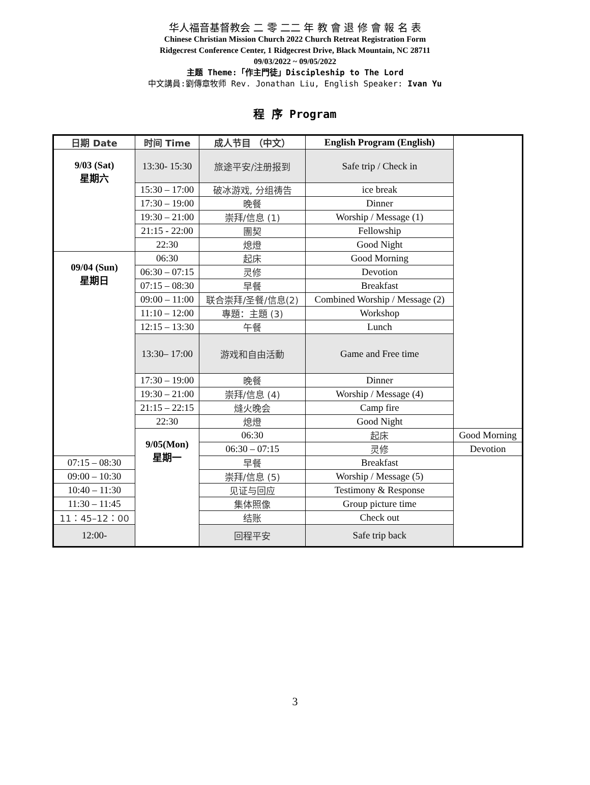华人福音基督教会 二 零 二二 年 教 會 退 修 會 報 名 表
Chinese Christian Mission Church 2022 Church Retreat Registration Form
Ridgecrest Conference Center, 1 Ridgecrest Drive, Black Mountain, NC 28711
09/03/2022 ~ 09/05/2022
主题 Theme:「作主門徒」Discipleship to The Lord
中文講員:劉傳章牧师 Rev. Jonathan Liu, English Speaker: Ivan Yu
程 序 Program
| 日期 Date | 时间 Time | 成人节目 （中文） | English Program (English) | |
| --- | --- | --- | --- | --- |
| 9/03 (Sat) 星期六 | 13:30- 15:30 | 旅途平安/注册报到 | Safe trip / Check in | |
| | 15:30 – 17:00 | 破冰游戏, 分组祷告 | ice break | |
| | 17:30 – 19:00 | 晚餐 | Dinner | |
| | 19:30 – 21:00 | 崇拜/信息 (1) | Worship / Message (1) | |
| | 21:15 - 22:00 | 團契 | Fellowship | |
| | 22:30 | 熄燈 | Good Night | |
| 09/04 (Sun) 星期日 | 06:30 | 起床 | Good Morning | |
| | 06:30 – 07:15 | 灵修 | Devotion | |
| | 07:15 – 08:30 | 早餐 | Breakfast | |
| | 09:00 – 11:00 | 联合崇拜/圣餐/信息(2) | Combined Worship / Message (2) | |
| | 11:10 – 12:00 | 專題：主題 (3) | Workshop | |
| | 12:15 – 13:30 | 午餐 | Lunch | |
| | 13:30– 17:00 | 游戏和自由活動 | Game and Free time | |
| | 17:30 – 19:00 | 晚餐 | Dinner | |
| | 19:30 – 21:00 | 崇拜/信息 (4) | Worship / Message (4) | |
| | 21:15 – 22:15 | 熢火晚会 | Camp fire | |
| | 22:30 | 熄燈 | Good Night | |
| | 9/05(Mon) 星期一 | 06:30 | 起床 | Good Morning |
| | | 06:30 – 07:15 | 灵修 | Devotion |
| 07:15 – 08:30 | | 早餐 | Breakfast | |
| 09:00 – 10:30 | | 崇拜/信息 (5) | Worship / Message (5) | |
| 10:40 – 11:30 | | 见证与回应 | Testimony & Response | |
| 11:30 – 11:45 | | 集体照像 | Group picture time | |
| 11：45–12：00 | | 结账 | Check out | |
| 12:00- | | 回程平安 | Safe trip back | |
3